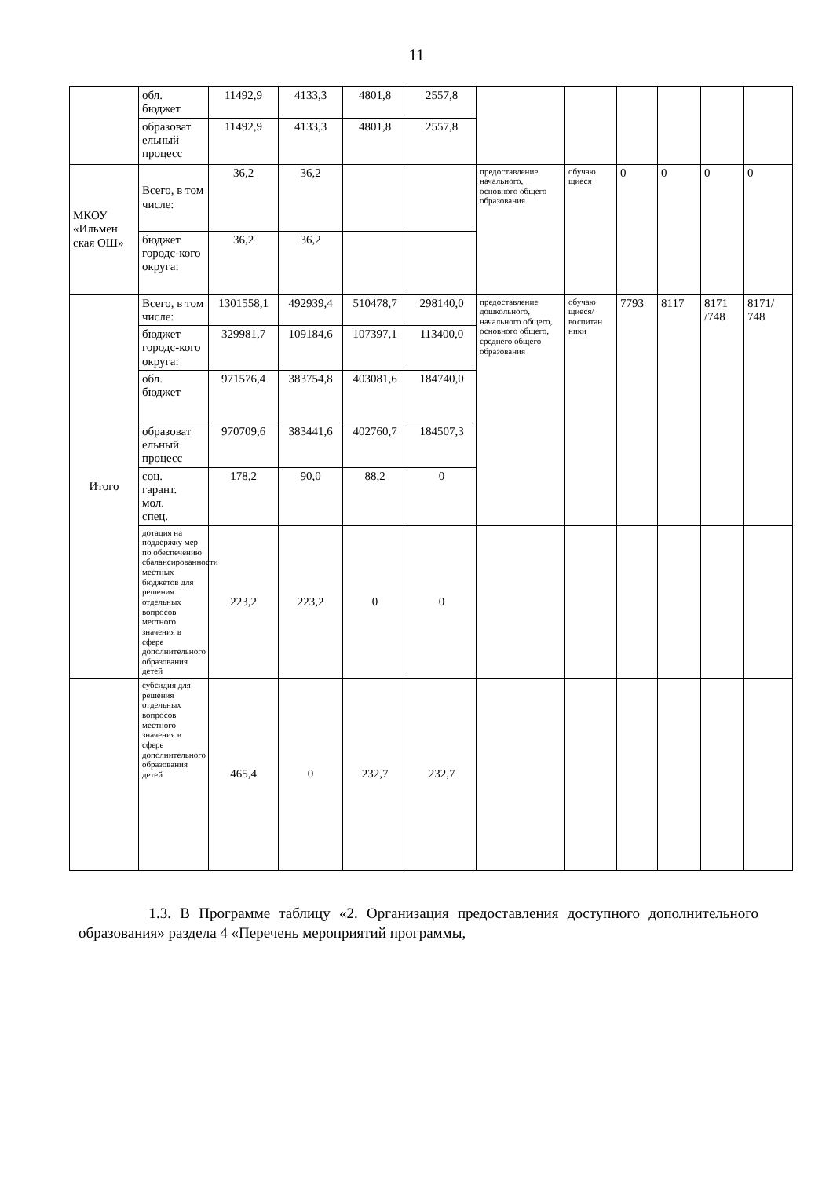11
| | обл. бюджет | 11492,9 | 4133,3 | 4801,8 | 2557,8 | | | | | | |
| | образоват ельный процесс | 11492,9 | 4133,3 | 4801,8 | 2557,8 | | | | | | |
| МКОУ «Ильмен ская ОШ» | Всего, в том числе: | 36,2 | 36,2 | | | предоставление начального, основного общего образования | обучаю щиеся | 0 | 0 | 0 | 0 |
| | бюджет городс-кого округа: | 36,2 | 36,2 | | | | | | | | |
| Итого | Всего, в том числе: | 1301558,1 | 492939,4 | 510478,7 | 298140,0 | предоставление дошкольного, начального общего, основного общего, среднего общего образования | обучаю щиеся/ воспитан ники | 7793 | 8117 | 8171 /748 | 8171/ 748 |
| | бюджет городс-кого округа: | 329981,7 | 109184,6 | 107397,1 | 113400,0 | | | | | | |
| | обл. бюджет | 971576,4 | 383754,8 | 403081,6 | 184740,0 | | | | | | |
| | образоват ельный процесс | 970709,6 | 383441,6 | 402760,7 | 184507,3 | | | | | | |
| | соц. гарант. мол. спец. | 178,2 | 90,0 | 88,2 | 0 | | | | | | |
| | дотация на поддержку мер по обеспечению сбалансированности местных бюджетов для решения отдельных вопросов местного значения в сфере дополнительного образования детей | 223,2 | 223,2 | 0 | 0 | | | | | | |
| | субсидия для решения отдельных вопросов местного значения в сфере дополнительного образования детей | 465,4 | 0 | 232,7 | 232,7 | | | | | | |
1.3. В Программе таблицу «2. Организация предоставления доступного дополнительного образования» раздела 4 «Перечень мероприятий программы,